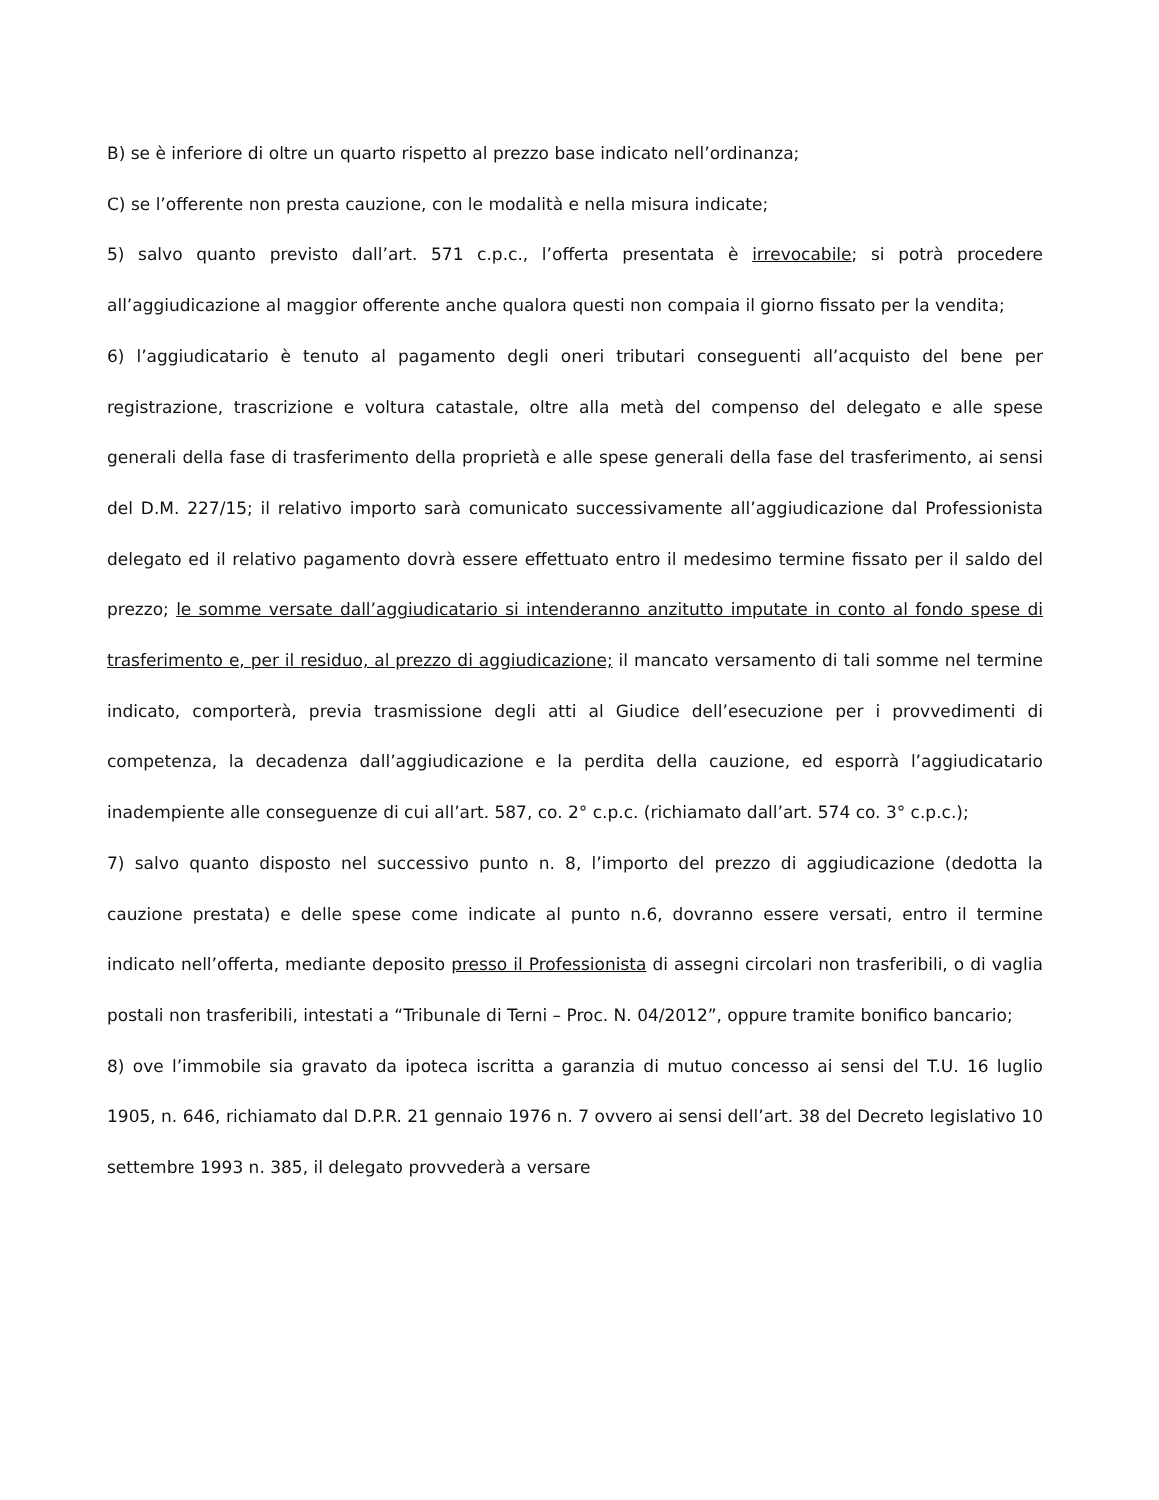B) se è inferiore di oltre un quarto rispetto al prezzo base indicato nell’ordinanza;
C) se l’offerente non presta cauzione, con le modalità e nella misura indicate;
5) salvo quanto previsto dall’art. 571 c.p.c., l’offerta presentata è irrevocabile; si potrà procedere all’aggiudicazione al maggior offerente anche qualora questi non compaia il giorno fissato per la vendita;
6) l’aggiudicatario è tenuto al pagamento degli oneri tributari conseguenti all’acquisto del bene per registrazione, trascrizione e voltura catastale, oltre alla metà del compenso del delegato e alle spese generali della fase di trasferimento della proprietà e alle spese generali della fase del trasferimento, ai sensi del D.M. 227/15; il relativo importo sarà comunicato successivamente all’aggiudicazione dal Professionista delegato ed il relativo pagamento dovrà essere effettuato entro il medesimo termine fissato per il saldo del prezzo; le somme versate dall’aggiudicatario si intenderanno anzitutto imputate in conto al fondo spese di trasferimento e, per il residuo, al prezzo di aggiudicazione; il mancato versamento di tali somme nel termine indicato, comporterà, previa trasmissione degli atti al Giudice dell’esecuzione per i provvedimenti di competenza, la decadenza dall’aggiudicazione e la perdita della cauzione, ed esporrà l’aggiudicatario inadempiente alle conseguenze di cui all’art. 587, co. 2° c.p.c. (richiamato dall’art. 574 co. 3° c.p.c.);
7) salvo quanto disposto nel successivo punto n. 8, l’importo del prezzo di aggiudicazione (dedotta la cauzione prestata) e delle spese come indicate al punto n.6, dovranno essere versati, entro il termine indicato nell’offerta, mediante deposito presso il Professionista di assegni circolari non trasferibili, o di vaglia postali non trasferibili, intestati a “Tribunale di Terni – Proc. N. 04/2012”, oppure tramite bonifico bancario;
8) ove l’immobile sia gravato da ipoteca iscritta a garanzia di mutuo concesso ai sensi del T.U. 16 luglio 1905, n. 646, richiamato dal D.P.R. 21 gennaio 1976 n. 7 ovvero ai sensi dell’art. 38 del Decreto legislativo 10 settembre 1993 n. 385, il delegato provvederà a versare